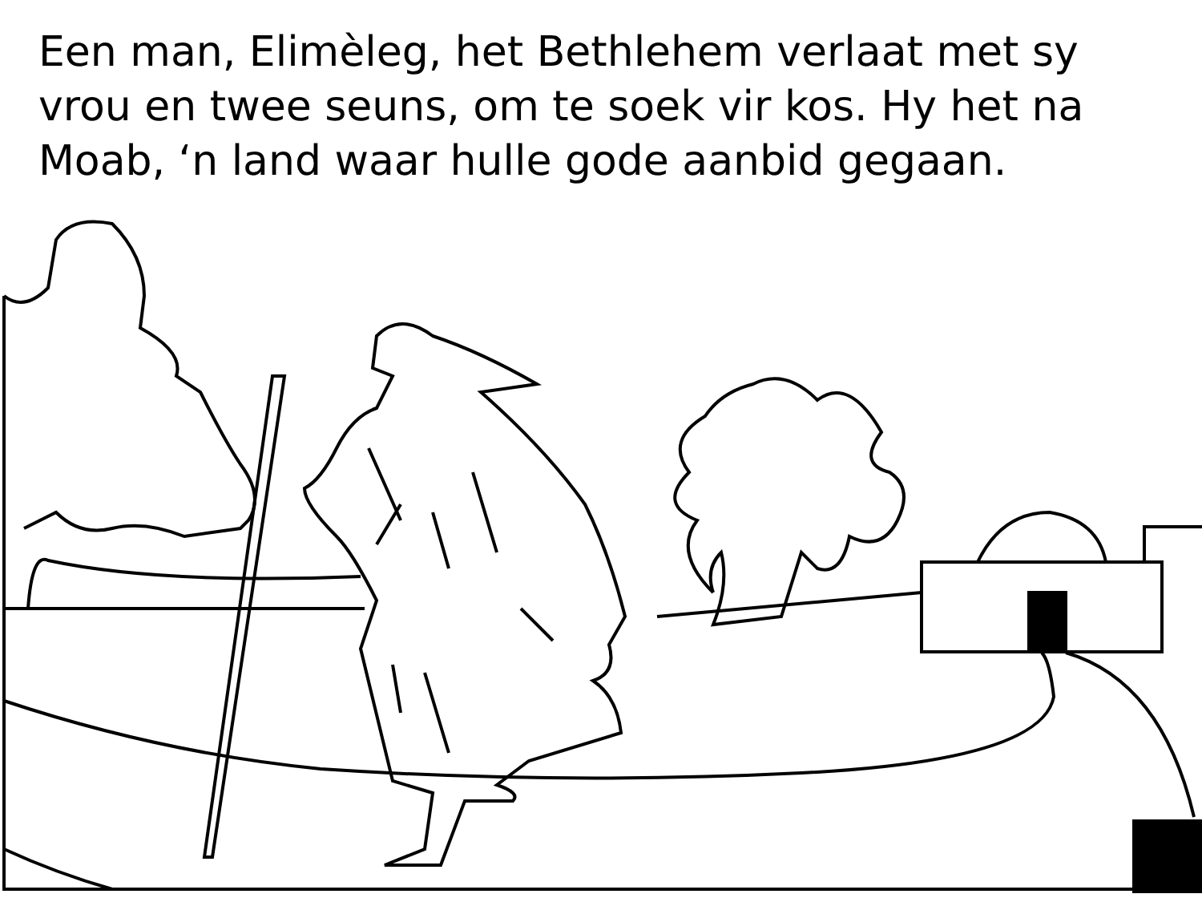Een man, Elimèleg, het Bethlehem verlaat met sy vrou en twee seuns, om te soek vir kos. Hy het na Moab, ‘n land waar hulle gode aanbid gegaan.